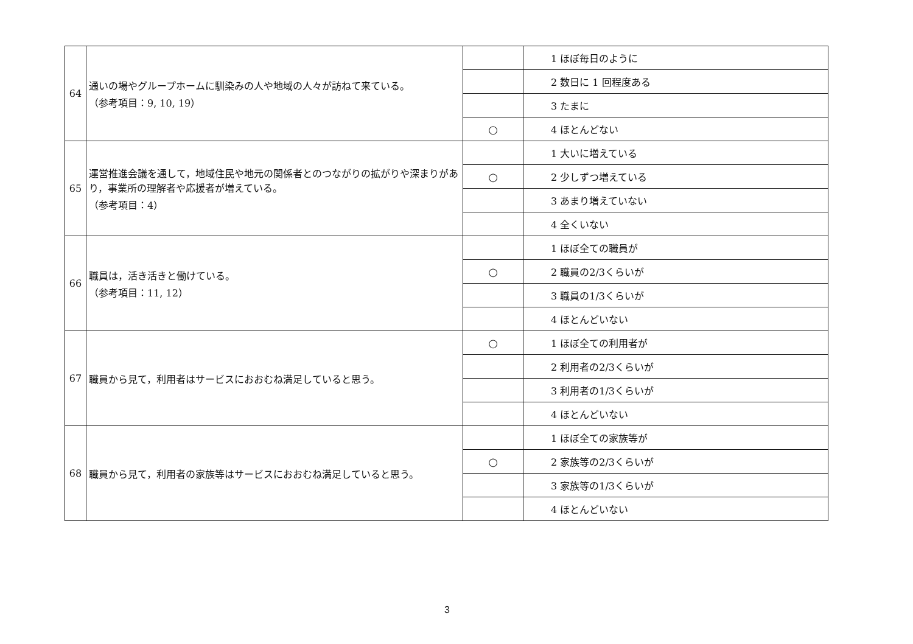| 64 | 通いの場やグループホームに馴染みの人や地域の人々が訪ねて来ている。 （参考項目：9, 10, 19） | | 1 ほぼ毎日のように |
| | | | 2 数日に 1 回程度ある |
| | | | 3 たまに |
| | | ○ | 4 ほとんどない |
| 65 | 運営推進会議を通して，地域住民や地元の関係者とのつながりの拡がりや深まりがあり，事業所の理解者や応援者が増えている。 （参考項目：4） | | 1 大いに増えている |
| | | ○ | 2 少しずつ増えている |
| | | | 3 あまり増えていない |
| | | | 4 全くいない |
| 66 | 職員は，活き活きと働けている。 （参考項目：11, 12） | | 1 ほぼ全ての職員が |
| | | ○ | 2 職員の2/3くらいが |
| | | | 3 職員の1/3くらいが |
| | | | 4 ほとんどいない |
| 67 | 職員から見て，利用者はサービスにおおむね満足していると思う。 | ○ | 1 ほぼ全ての利用者が |
| | | | 2 利用者の2/3くらいが |
| | | | 3 利用者の1/3くらいが |
| | | | 4 ほとんどいない |
| 68 | 職員から見て，利用者の家族等はサービスにおおむね満足していると思う。 | | 1 ほぼ全ての家族等が |
| | | ○ | 2 家族等の2/3くらいが |
| | | | 3 家族等の1/3くらいが |
| | | | 4 ほとんどいない |
3